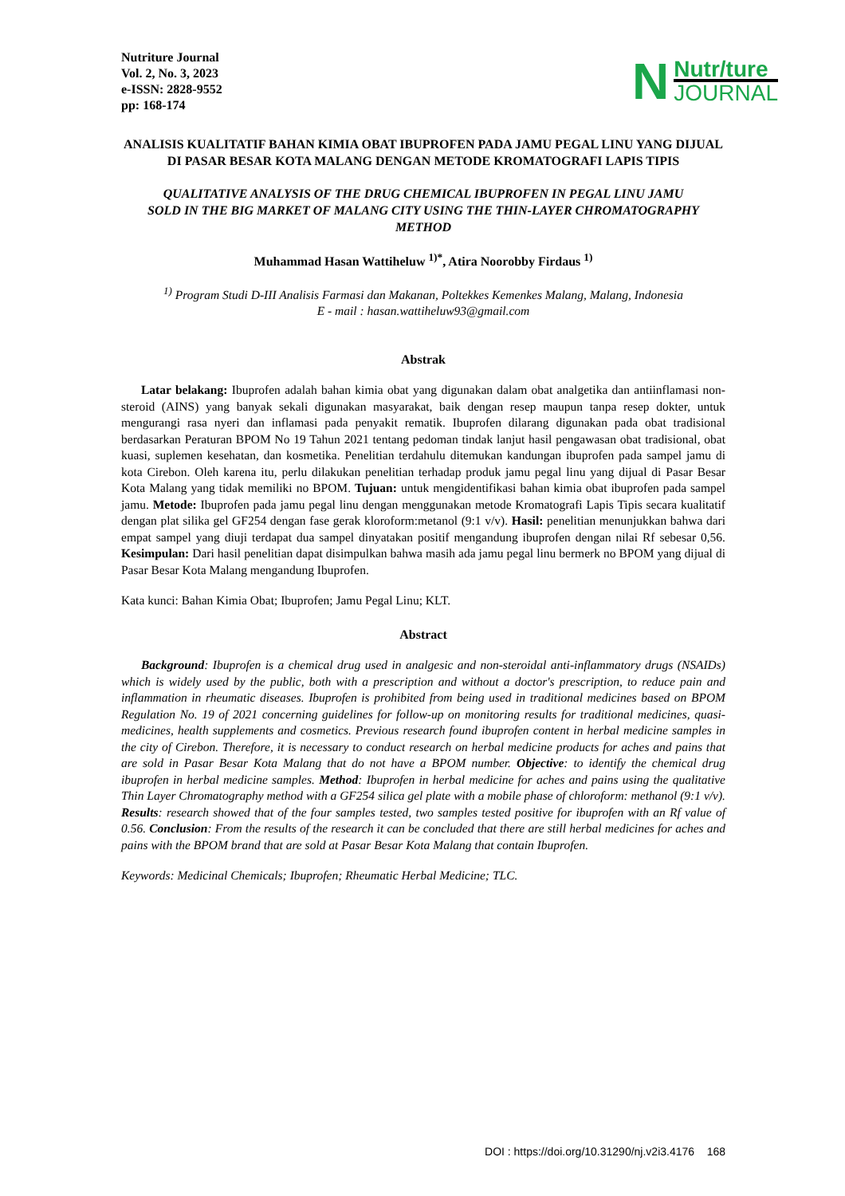Nutriture Journal
Vol. 2, No. 3, 2023
e-ISSN: 2828-9552
pp: 168-174
N
Nutr/ture
JOURNAL
ANALISIS KUALITATIF BAHAN KIMIA OBAT IBUPROFEN PADA JAMU PEGAL LINU YANG DIJUAL DI PASAR BESAR KOTA MALANG DENGAN METODE KROMATOGRAFI LAPIS TIPIS
QUALITATIVE ANALYSIS OF THE DRUG CHEMICAL IBUPROFEN IN PEGAL LINU JAMU SOLD IN THE BIG MARKET OF MALANG CITY USING THE THIN-LAYER CHROMATOGRAPHY METHOD
Muhammad Hasan Wattiheluw <sup>1)*</sup>, Atira Noorobby Firdaus <sup>1)</sup>
<sup>1)</sup> Program Studi D-III Analisis Farmasi dan Makanan, Poltekkes Kemenkes Malang, Malang, Indonesia
E - mail : hasan.wattiheluw93@gmail.com
Abstrak
Latar belakang: Ibuprofen adalah bahan kimia obat yang digunakan dalam obat analgetika dan antiinflamasi non-steroid (AINS) yang banyak sekali digunakan masyarakat, baik dengan resep maupun tanpa resep dokter, untuk mengurangi rasa nyeri dan inflamasi pada penyakit rematik. Ibuprofen dilarang digunakan pada obat tradisional berdasarkan Peraturan BPOM No 19 Tahun 2021 tentang pedoman tindak lanjut hasil pengawasan obat tradisional, obat kuasi, suplemen kesehatan, dan kosmetika. Penelitian terdahulu ditemukan kandungan ibuprofen pada sampel jamu di kota Cirebon. Oleh karena itu, perlu dilakukan penelitian terhadap produk jamu pegal linu yang dijual di Pasar Besar Kota Malang yang tidak memiliki no BPOM. Tujuan: untuk mengidentifikasi bahan kimia obat ibuprofen pada sampel jamu. Metode: Ibuprofen pada jamu pegal linu dengan menggunakan metode Kromatografi Lapis Tipis secara kualitatif dengan plat silika gel GF254 dengan fase gerak kloroform:metanol (9:1 v/v). Hasil: penelitian menunjukkan bahwa dari empat sampel yang diuji terdapat dua sampel dinyatakan positif mengandung ibuprofen dengan nilai Rf sebesar 0,56. Kesimpulan: Dari hasil penelitian dapat disimpulkan bahwa masih ada jamu pegal linu bermerk no BPOM yang dijual di Pasar Besar Kota Malang mengandung Ibuprofen.
Kata kunci: Bahan Kimia Obat; Ibuprofen; Jamu Pegal Linu; KLT.
Abstract
Background: Ibuprofen is a chemical drug used in analgesic and non-steroidal anti-inflammatory drugs (NSAIDs) which is widely used by the public, both with a prescription and without a doctor's prescription, to reduce pain and inflammation in rheumatic diseases. Ibuprofen is prohibited from being used in traditional medicines based on BPOM Regulation No. 19 of 2021 concerning guidelines for follow-up on monitoring results for traditional medicines, quasi-medicines, health supplements and cosmetics. Previous research found ibuprofen content in herbal medicine samples in the city of Cirebon. Therefore, it is necessary to conduct research on herbal medicine products for aches and pains that are sold in Pasar Besar Kota Malang that do not have a BPOM number. Objective: to identify the chemical drug ibuprofen in herbal medicine samples. Method: Ibuprofen in herbal medicine for aches and pains using the qualitative Thin Layer Chromatography method with a GF254 silica gel plate with a mobile phase of chloroform: methanol (9:1 v/v). Results: research showed that of the four samples tested, two samples tested positive for ibuprofen with an Rf value of 0.56. Conclusion: From the results of the research it can be concluded that there are still herbal medicines for aches and pains with the BPOM brand that are sold at Pasar Besar Kota Malang that contain Ibuprofen.
Keywords: Medicinal Chemicals; Ibuprofen; Rheumatic Herbal Medicine; TLC.
DOI : https://doi.org/10.31290/nj.v2i3.4176 168